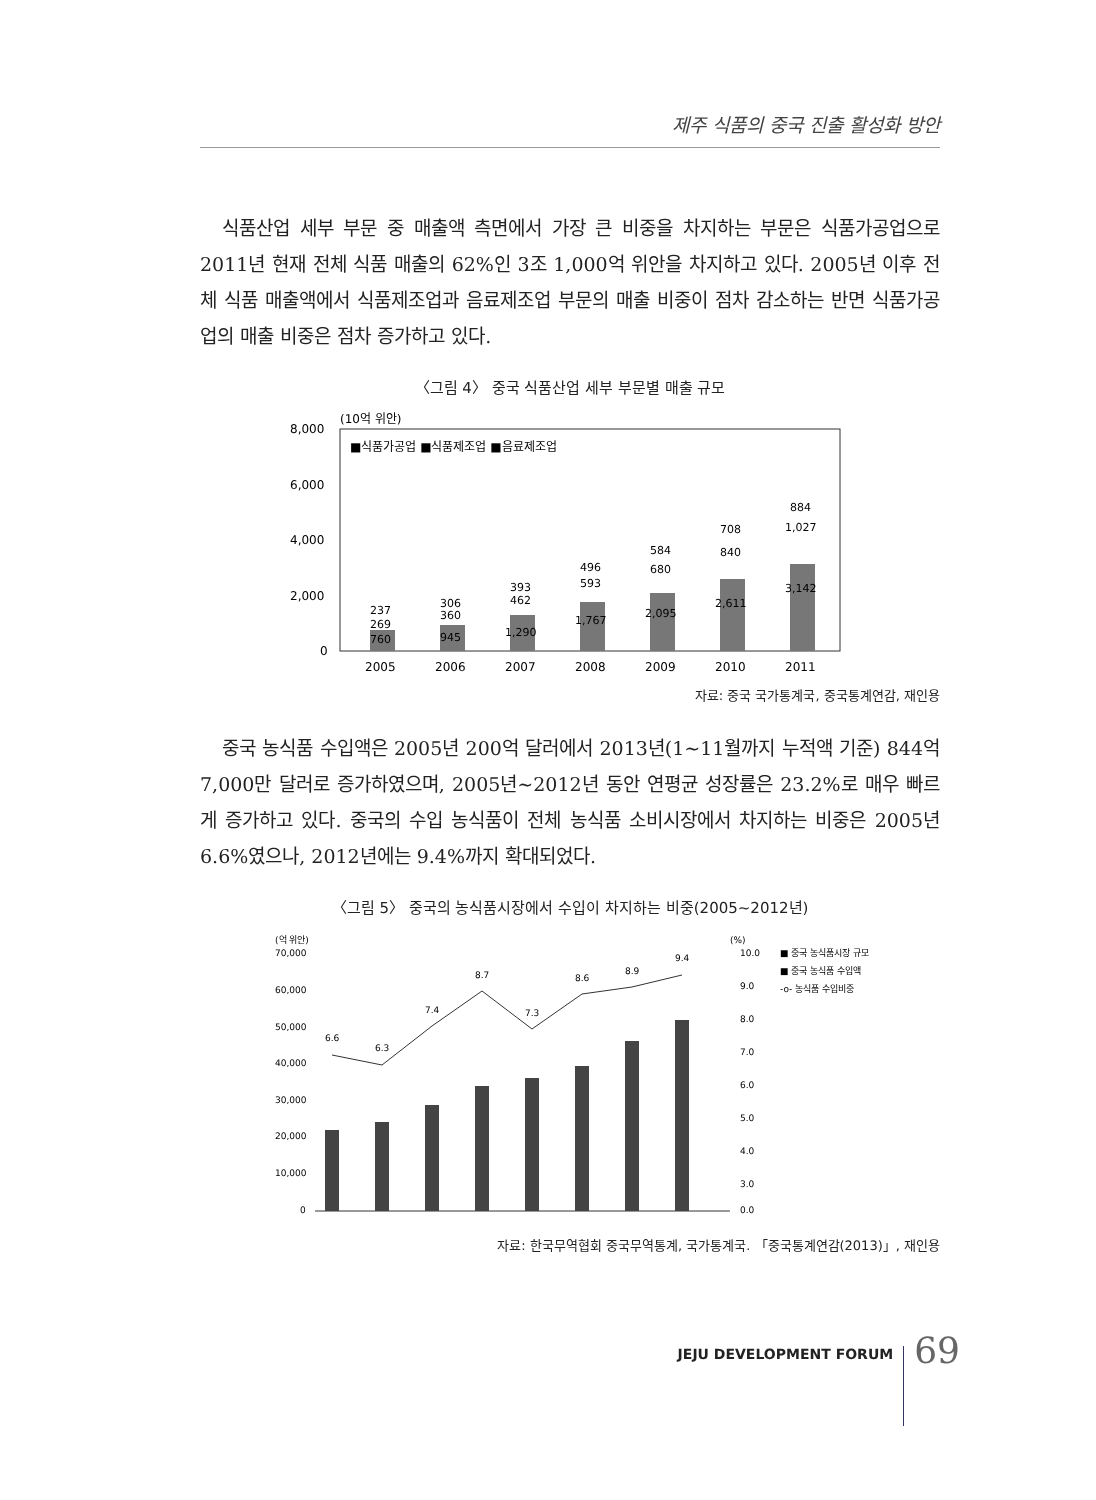제주 식품의 중국 진출 활성화 방안
식품산업 세부 부문 중 매출액 측면에서 가장 큰 비중을 차지하는 부문은 식품가공업으로 2011년 현재 전체 식품 매출의 62%인 3조 1,000억 위안을 차지하고 있다. 2005년 이후 전체 식품 매출액에서 식품제조업과 음료제조업 부문의 매출 비중이 점차 감소하는 반면 식품가공업의 매출 비중은 점차 증가하고 있다.
〈그림 4〉 중국 식품산업 세부 부문별 매출 규모
(10억 위안)
8,000
6,000
4,000
2,000
0
■식품가공업 ■식품제조업 ■음료제조업
760
945
1,290
1,767
2,095
2,611
3,142
269
360
462
593
680
840
1,027
237
306
393
496
584
708
884
2005
2006
2007
2008
2009
2010
2011
자료: 중국 국가통계국, 중국통계연감, 재인용
중국 농식품 수입액은 2005년 200억 달러에서 2013년(1~11월까지 누적액 기준) 844억 7,000만 달러로 증가하였으며, 2005년~2012년 동안 연평균 성장률은 23.2%로 매우 빠르게 증가하고 있다. 중국의 수입 농식품이 전체 농식품 소비시장에서 차지하는 비중은 2005년 6.6%였으나, 2012년에는 9.4%까지 확대되었다.
〈그림 5〉 중국의 농식품시장에서 수입이 차지하는 비중(2005~2012년)
(억 위안)
(%)
70,000
60,000
50,000
40,000
30,000
20,000
10,000
0
10.0
9.0
8.0
7.0
6.0
5.0
4.0
3.0
0.0
6.6
6.3
7.4
8.7
7.3
8.6
8.9
9.4
■ 중국 농식품시장 규모
■ 중국 농식품 수입액
-o- 농식품 수입비중
자료: 한국무역협회 중국무역통계, 국가통계국. 「중국통계연감(2013)」, 재인용
JEJU DEVELOPMENT FORUM 69